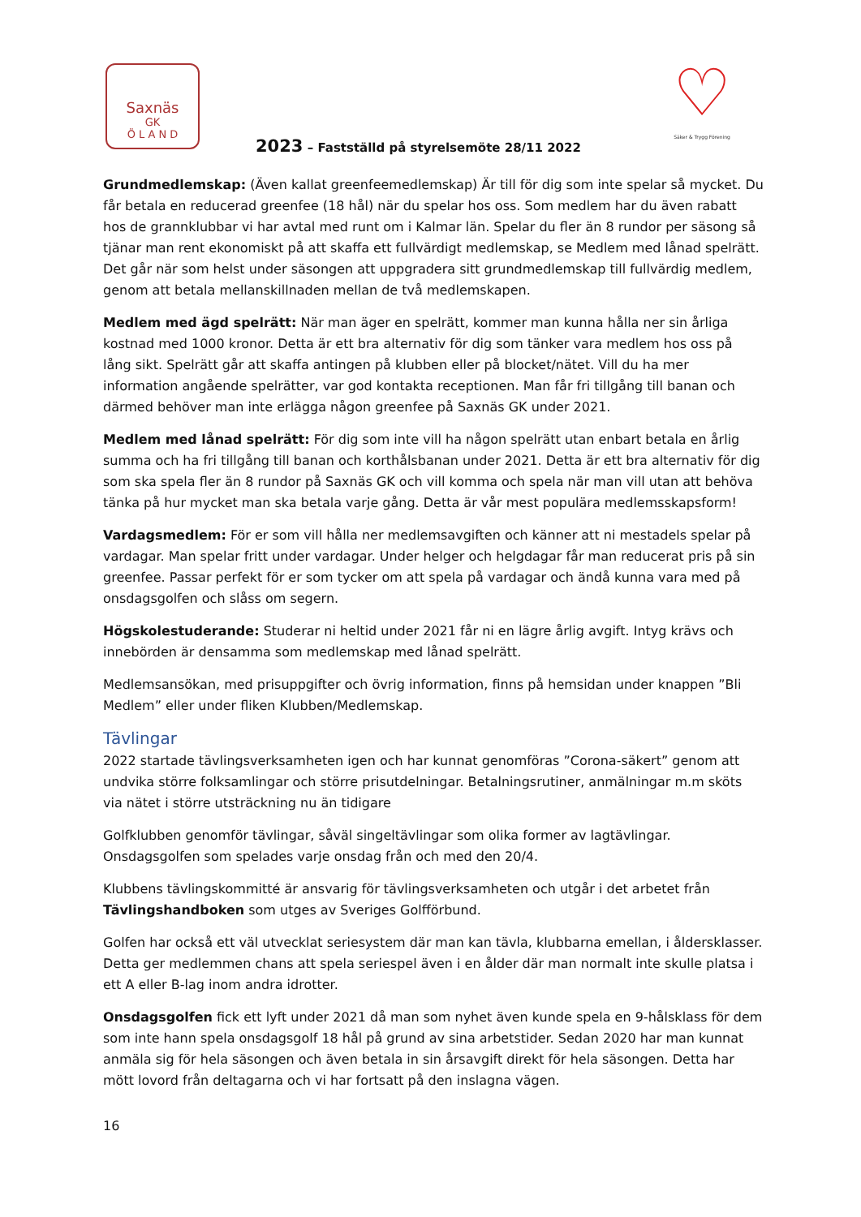Saxnäs
GK
Ö L A N D
2023 – Fastställd på styrelsemöte 28/11 2022
♡
Säker & Trygg Förening
Grundmedlemskap: (Även kallat greenfeemedlemskap) Är till för dig som inte spelar så mycket. Du får betala en reducerad greenfee (18 hål) när du spelar hos oss. Som medlem har du även rabatt hos de grannklubbar vi har avtal med runt om i Kalmar län. Spelar du fler än 8 rundor per säsong så tjänar man rent ekonomiskt på att skaffa ett fullvärdigt medlemskap, se Medlem med lånad spelrätt. Det går när som helst under säsongen att uppgradera sitt grundmedlemskap till fullvärdig medlem, genom att betala mellanskillnaden mellan de två medlemskapen.
Medlem med ägd spelrätt: När man äger en spelrätt, kommer man kunna hålla ner sin årliga kostnad med 1000 kronor. Detta är ett bra alternativ för dig som tänker vara medlem hos oss på lång sikt. Spelrätt går att skaffa antingen på klubben eller på blocket/nätet. Vill du ha mer information angående spelrätter, var god kontakta receptionen. Man får fri tillgång till banan och därmed behöver man inte erlägga någon greenfee på Saxnäs GK under 2021.
Medlem med lånad spelrätt: För dig som inte vill ha någon spelrätt utan enbart betala en årlig summa och ha fri tillgång till banan och korthålsbanan under 2021. Detta är ett bra alternativ för dig som ska spela fler än 8 rundor på Saxnäs GK och vill komma och spela när man vill utan att behöva tänka på hur mycket man ska betala varje gång. Detta är vår mest populära medlemsskapsform!
Vardagsmedlem: För er som vill hålla ner medlemsavgiften och känner att ni mestadels spelar på vardagar. Man spelar fritt under vardagar. Under helger och helgdagar får man reducerat pris på sin greenfee. Passar perfekt för er som tycker om att spela på vardagar och ändå kunna vara med på onsdagsgolfen och slåss om segern.
Högskolestuderande: Studerar ni heltid under 2021 får ni en lägre årlig avgift. Intyg krävs och innebörden är densamma som medlemskap med lånad spelrätt.
Medlemsansökan, med prisuppgifter och övrig information, finns på hemsidan under knappen ”Bli Medlem” eller under fliken Klubben/Medlemskap.
Tävlingar
2022 startade tävlingsverksamheten igen och har kunnat genomföras ”Corona-säkert” genom att undvika större folksamlingar och större prisutdelningar. Betalningsrutiner, anmälningar m.m sköts via nätet i större utsträckning nu än tidigare
Golfklubben genomför tävlingar, såväl singeltävlingar som olika former av lagtävlingar. Onsdagsgolfen som spelades varje onsdag från och med den 20/4.
Klubbens tävlingskommitté är ansvarig för tävlingsverksamheten och utgår i det arbetet från Tävlingshandboken som utges av Sveriges Golfförbund.
Golfen har också ett väl utvecklat seriesystem där man kan tävla, klubbarna emellan, i åldersklasser. Detta ger medlemmen chans att spela seriespel även i en ålder där man normalt inte skulle platsa i ett A eller B-lag inom andra idrotter.
Onsdagsgolfen fick ett lyft under 2021 då man som nyhet även kunde spela en 9-hålsklass för dem som inte hann spela onsdagsgolf 18 hål på grund av sina arbetstider. Sedan 2020 har man kunnat anmäla sig för hela säsongen och även betala in sin årsavgift direkt för hela säsongen. Detta har mött lovord från deltagarna och vi har fortsatt på den inslagna vägen.
16